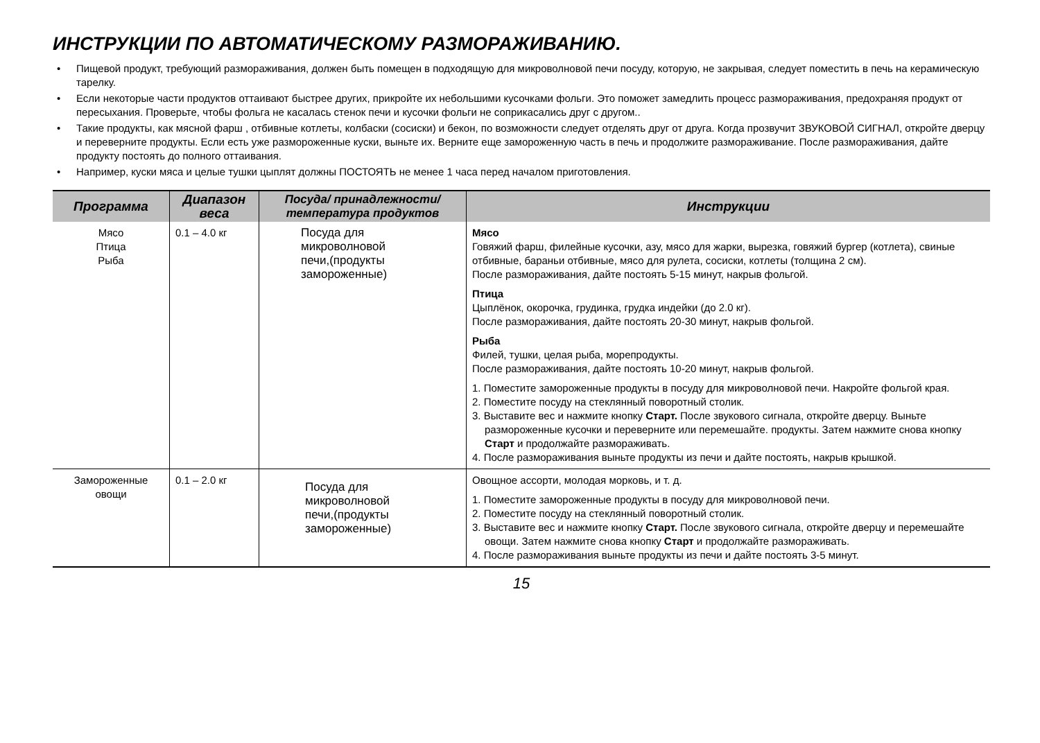ИНСТРУКЦИИ ПО АВТОМАТИЧЕСКОМУ РАЗМОРАЖИВАНИЮ.
• Пищевой продукт, требующий размораживания, должен быть помещен в подходящую для микроволновой печи посуду, которую, не закрывая, следует поместить в печь на керамическую тарелку.
• Если некоторые части продуктов оттаивают быстрее других, прикройте их небольшими кусочками фольги. Это поможет замедлить процесс размораживания, предохраняя продукт от пересыхания. Проверьте, чтобы фольга не касалась стенок печи и кусочки фольги не соприкасались друг с другом..
• Такие продукты, как мясной фарш , отбивные котлеты, колбаски (сосиски) и бекон, по возможности следует отделять друг от друга. Когда прозвучит ЗВУКОВОЙ СИГНАЛ, откройте дверцу и переверните продукты. Если есть уже размороженные куски, выньте их. Верните еще замороженную часть в печь и продолжите размораживание. После размораживания, дайте продукту постоять до полного оттаивания.
• Например, куски мяса и целые тушки цыплят должны ПОСТОЯТЬ не менее 1 часа перед началом приготовления.
| Программа | Диапазон веса | Посуда/ принадлежности/ температура продуктов | Инструкции |
| --- | --- | --- | --- |
| Мясо Птица Рыба | 0.1 – 4.0 кг | Посуда для микроволновой печи,(продукты замороженные) | Мясо Говяжий фарш, филейные кусочки, азу, мясо для жарки, вырезка, говяжий бургер (котлета), свиные отбивные, бараньи отбивные, мясо для рулета, сосиски, котлеты (толщина 2 см). После размораживания, дайте постоять 5-15 минут, накрыв фольгой. Птица Цыплёнок, окорочка, грудинка, грудка индейки (до 2.0 кг). После размораживания, дайте постоять 20-30 минут, накрыв фольгой. Рыба Филей, тушки, целая рыба, морепродукты. После размораживания, дайте постоять 10-20 минут, накрыв фольгой. 1. Поместите замороженные продукты в посуду для микроволновой печи. Накройте фольгой края. 2. Поместите посуду на стеклянный поворотный столик. 3. Выставите вес и нажмите кнопку Старт. После звукового сигнала, откройте дверцу. Выньте размороженные кусочки и переверните или перемешайте. продукты. Затем нажмите снова кнопку Старт и продолжайте размораживать. 4. После размораживания выньте продукты из печи и дайте постоять, накрыв крышкой. |
| Замороженные овощи | 0.1 – 2.0 кг | Посуда для микроволновой печи,(продукты замороженные) | Овощное ассорти, молодая морковь, и т. д. 1. Поместите замороженные продукты в посуду для микроволновой печи. 2. Поместите посуду на стеклянный поворотный столик. 3. Выставите вес и нажмите кнопку Старт. После звукового сигнала, откройте дверцу и перемешайте овощи. Затем нажмите снова кнопку Старт и продолжайте размораживать. 4. После размораживания выньте продукты из печи и дайте постоять 3-5 минут. |
15